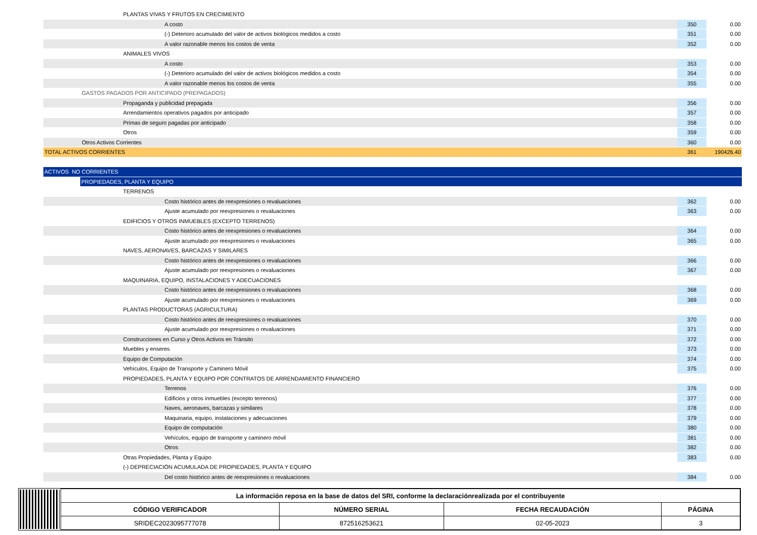| PLANTAS VIVAS Y FRUTOS EN CRECIMIENTO | | |
| A costo | 350 | 0.00 |
| (-) Deterioro acumulado del valor de activos biológicos medidos a costo | 351 | 0.00 |
| A valor razonable menos los costos de venta | 352 | 0.00 |
| ANIMALES VIVOS | | |
| A costo | 353 | 0.00 |
| (-) Deterioro acumulado del valor de activos biológicos medidos a costo | 354 | 0.00 |
| A valor razonable menos los costos de venta | 355 | 0.00 |
| GASTOS PAGADOS POR ANTICIPADO (PREPAGADOS) | | |
| Propaganda y publicidad prepagada | 356 | 0.00 |
| Arrendamientos operativos pagados por anticipado | 357 | 0.00 |
| Primas de seguro pagadas por anticipado | 358 | 0.00 |
| Otros | 359 | 0.00 |
| Otros Activos Corrientes | 360 | 0.00 |
| TOTAL ACTIVOS CORRIENTES | 361 | 190426.40 |
| ACTIVOS NO CORRIENTES | | |
| PROPIEDADES, PLANTA Y EQUIPO | | |
| TERRENOS | | |
| Costo histórico antes de reexpresiones o revaluaciones | 362 | 0.00 |
| Ajuste acumulado por reexpresiones o revaluaciones | 363 | 0.00 |
| EDIFICIOS Y OTROS INMUEBLES (EXCEPTO TERRENOS) | | |
| Costo histórico antes de reexpresiones o revaluaciones | 364 | 0.00 |
| Ajuste acumulado por reexpresiones o revaluaciones | 365 | 0.00 |
| NAVES, AERONAVES, BARCAZAS Y SIMILARES | | |
| Costo histórico antes de reexpresiones o revaluaciones | 366 | 0.00 |
| Ajuste acumulado por reexpresiones o revaluaciones | 367 | 0.00 |
| MAQUINARIA, EQUIPO, INSTALACIONES Y ADECUACIONES | | |
| Costo histórico antes de reexpresiones o revaluaciones | 368 | 0.00 |
| Ajuste acumulado por reexpresiones o revaluaciones | 369 | 0.00 |
| PLANTAS PRODUCTORAS (AGRICULTURA) | | |
| Costo histórico antes de reexpresiones o revaluaciones | 370 | 0.00 |
| Ajuste acumulado por reexpresiones o revaluaciones | 371 | 0.00 |
| Construcciones en Curso y Otros Activos en Tránsito | 372 | 0.00 |
| Muebles y enseres | 373 | 0.00 |
| Equipo de Computación | 374 | 0.00 |
| Vehículos, Equipo de Transporte y Caminero Móvil | 375 | 0.00 |
| PROPIEDADES, PLANTA Y EQUIPO POR CONTRATOS DE ARRENDAMIENTO FINANCIERO | | |
| Terrenos | 376 | 0.00 |
| Edificios y otros inmuebles (excepto terrenos) | 377 | 0.00 |
| Naves, aeronaves, barcazas y similares | 378 | 0.00 |
| Maquinaria, equipo, instalaciones y adecuaciones | 379 | 0.00 |
| Equipo de computación | 380 | 0.00 |
| Vehículos, equipo de transporte y caminero móvil | 381 | 0.00 |
| Otros | 382 | 0.00 |
| Otras Propiedades, Planta y Equipo | 383 | 0.00 |
| (-) DEPRECIACIÒN ACUMULADA DE PROPIEDADES, PLANTA Y EQUIPO | | |
| Del costo histórico antes de reexpresiones o revaluaciones | 384 | 0.00 |
| La información reposa en la base de datos del SRI, conforme la declaraciónrealizada por el contribuyente | | | |
| --- | --- | --- | --- |
| CÓDIGO VERIFICADOR | NÚMERO SERIAL | FECHA RECAUDACIÓN | PÁGINA |
| SRIDEC2023095777078 | 872516253621 | 02-05-2023 | 3 |